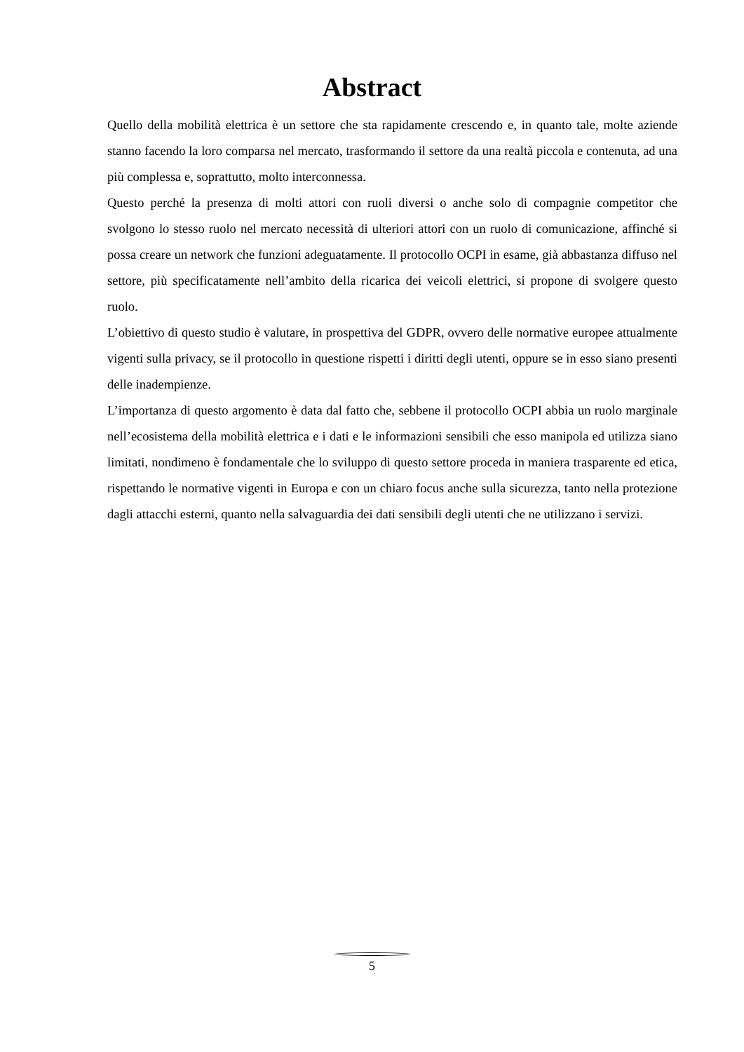Abstract
Quello della mobilità elettrica è un settore che sta rapidamente crescendo e, in quanto tale, molte aziende stanno facendo la loro comparsa nel mercato, trasformando il settore da una realtà piccola e contenuta, ad una più complessa e, soprattutto, molto interconnessa.
Questo perché la presenza di molti attori con ruoli diversi o anche solo di compagnie competitor che svolgono lo stesso ruolo nel mercato necessità di ulteriori attori con un ruolo di comunicazione, affinché si possa creare un network che funzioni adeguatamente. Il protocollo OCPI in esame, già abbastanza diffuso nel settore, più specificatamente nell’ambito della ricarica dei veicoli elettrici, si propone di svolgere questo ruolo.
L’obiettivo di questo studio è valutare, in prospettiva del GDPR, ovvero delle normative europee attualmente vigenti sulla privacy, se il protocollo in questione rispetti i diritti degli utenti, oppure se in esso siano presenti delle inadempienze.
L’importanza di questo argomento è data dal fatto che, sebbene il protocollo OCPI abbia un ruolo marginale nell’ecosistema della mobilità elettrica e i dati e le informazioni sensibili che esso manipola ed utilizza siano limitati, nondimeno è fondamentale che lo sviluppo di questo settore proceda in maniera trasparente ed etica, rispettando le normative vigenti in Europa e con un chiaro focus anche sulla sicurezza, tanto nella protezione dagli attacchi esterni, quanto nella salvaguardia dei dati sensibili degli utenti che ne utilizzano i servizi.
5